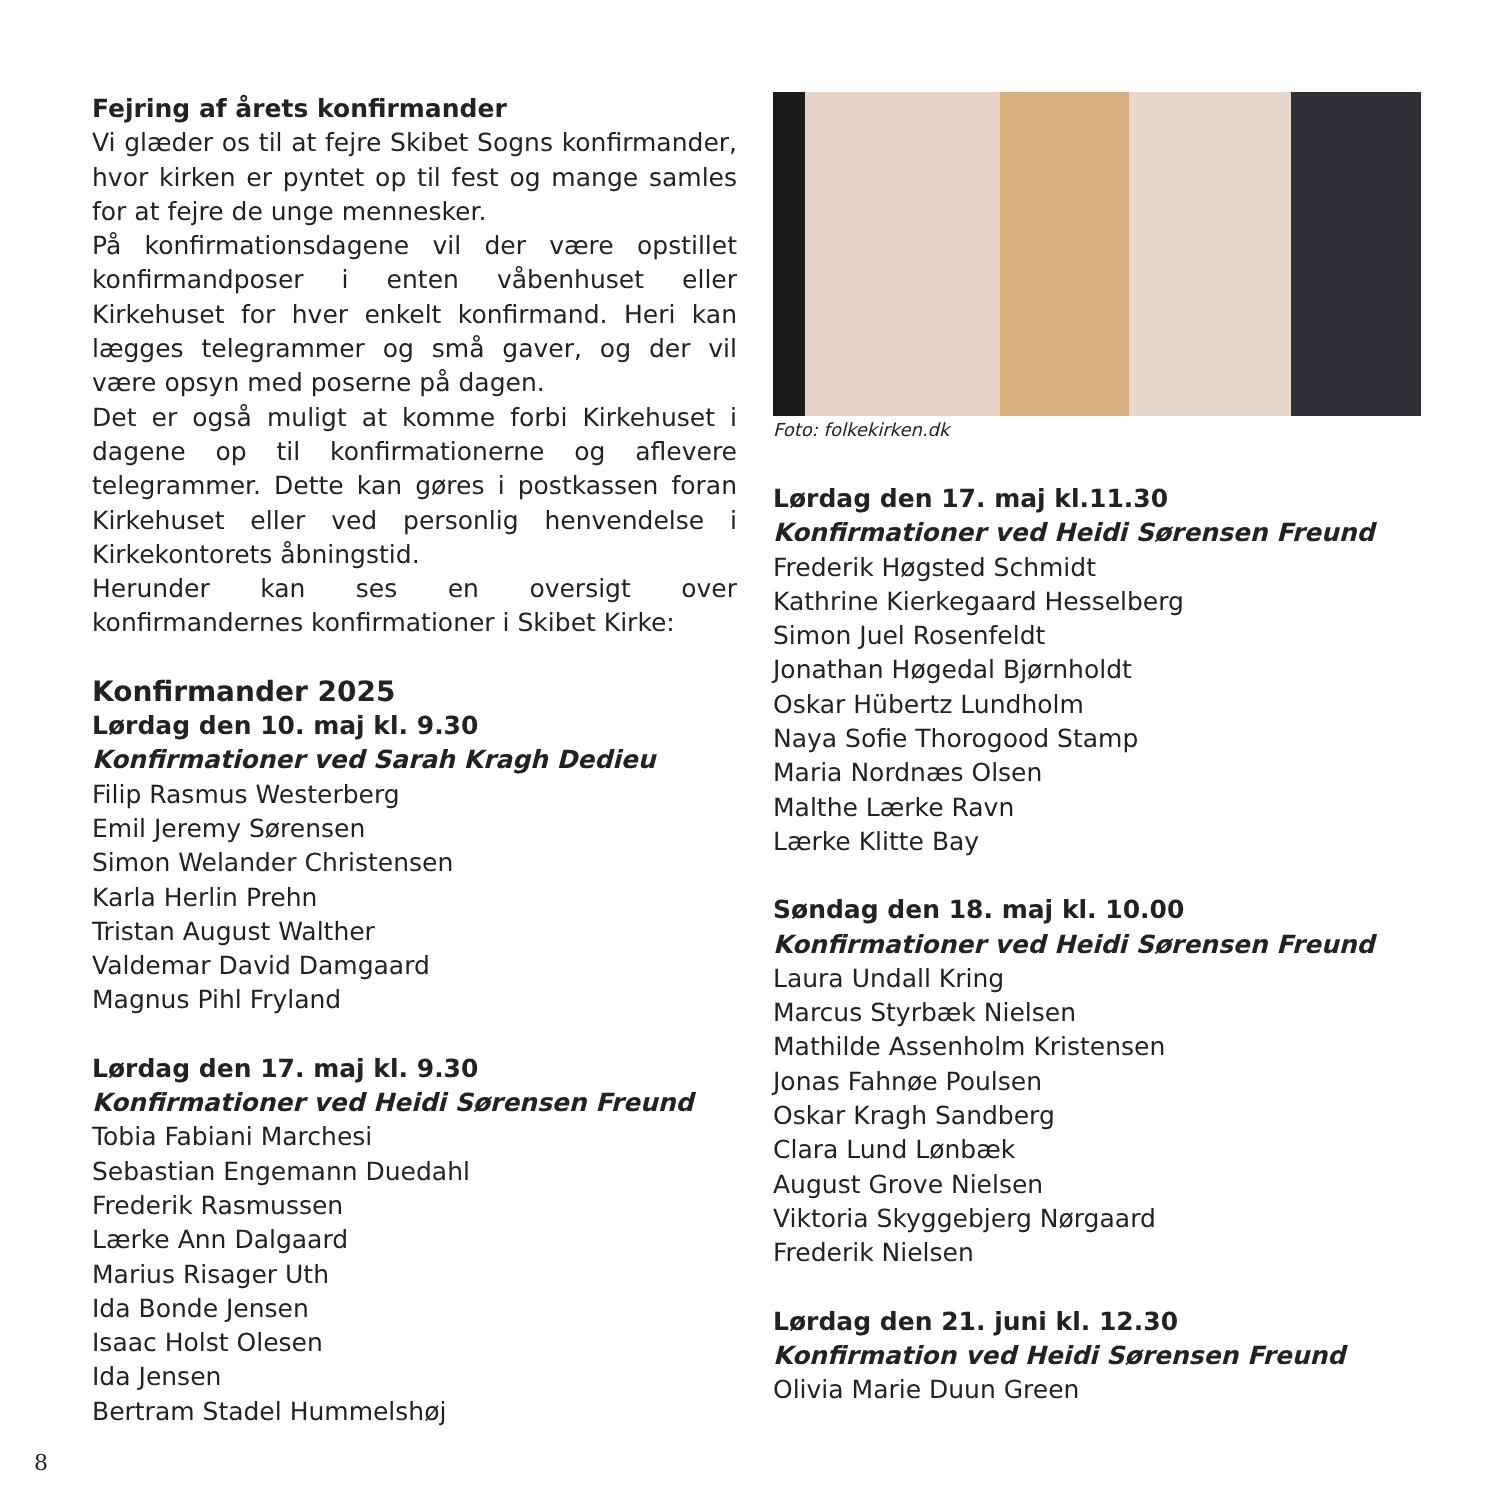Fejring af årets konfirmander
Vi glæder os til at fejre Skibet Sogns konfirmander, hvor kirken er pyntet op til fest og mange samles for at fejre de unge mennesker.
På konfirmationsdagene vil der være opstillet konfirmandposer i enten våbenhuset eller Kirkehuset for hver enkelt konfirmand. Heri kan lægges telegrammer og små gaver, og der vil være opsyn med poserne på dagen.
Det er også muligt at komme forbi Kirkehuset i dagene op til konfirmationerne og aflevere telegrammer. Dette kan gøres i postkassen foran Kirkehuset eller ved personlig henvendelse i Kirkekontorets åbningstid.
Herunder kan ses en oversigt over konfirmandernes konfirmationer i Skibet Kirke:
Konfirmander 2025
Lørdag den 10. maj kl. 9.30
Konfirmationer ved Sarah Kragh Dedieu
Filip Rasmus Westerberg
Emil Jeremy Sørensen
Simon Welander Christensen
Karla Herlin Prehn
Tristan August Walther
Valdemar David Damgaard
Magnus Pihl Fryland
Lørdag den 17. maj kl. 9.30
Konfirmationer ved Heidi Sørensen Freund
Tobia Fabiani Marchesi
Sebastian Engemann Duedahl
Frederik Rasmussen
Lærke Ann Dalgaard
Marius Risager Uth
Ida Bonde Jensen
Isaac Holst Olesen
Ida Jensen
Bertram Stadel Hummelshøj
Foto: folkekirken.dk
Lørdag den 17. maj kl.11.30
Konfirmationer ved Heidi Sørensen Freund
Frederik Høgsted Schmidt
Kathrine Kierkegaard Hesselberg
Simon Juel Rosenfeldt
Jonathan Høgedal Bjørnholdt
Oskar Hübertz Lundholm
Naya Sofie Thorogood Stamp
Maria Nordnæs Olsen
Malthe Lærke Ravn
Lærke Klitte Bay
Søndag den 18. maj kl. 10.00
Konfirmationer ved Heidi Sørensen Freund
Laura Undall Kring
Marcus Styrbæk Nielsen
Mathilde Assenholm Kristensen
Jonas Fahnøe Poulsen
Oskar Kragh Sandberg
Clara Lund Lønbæk
August Grove Nielsen
Viktoria Skyggebjerg Nørgaard
Frederik Nielsen
Lørdag den 21. juni kl. 12.30
Konfirmation ved Heidi Sørensen Freund
Olivia Marie Duun Green
8